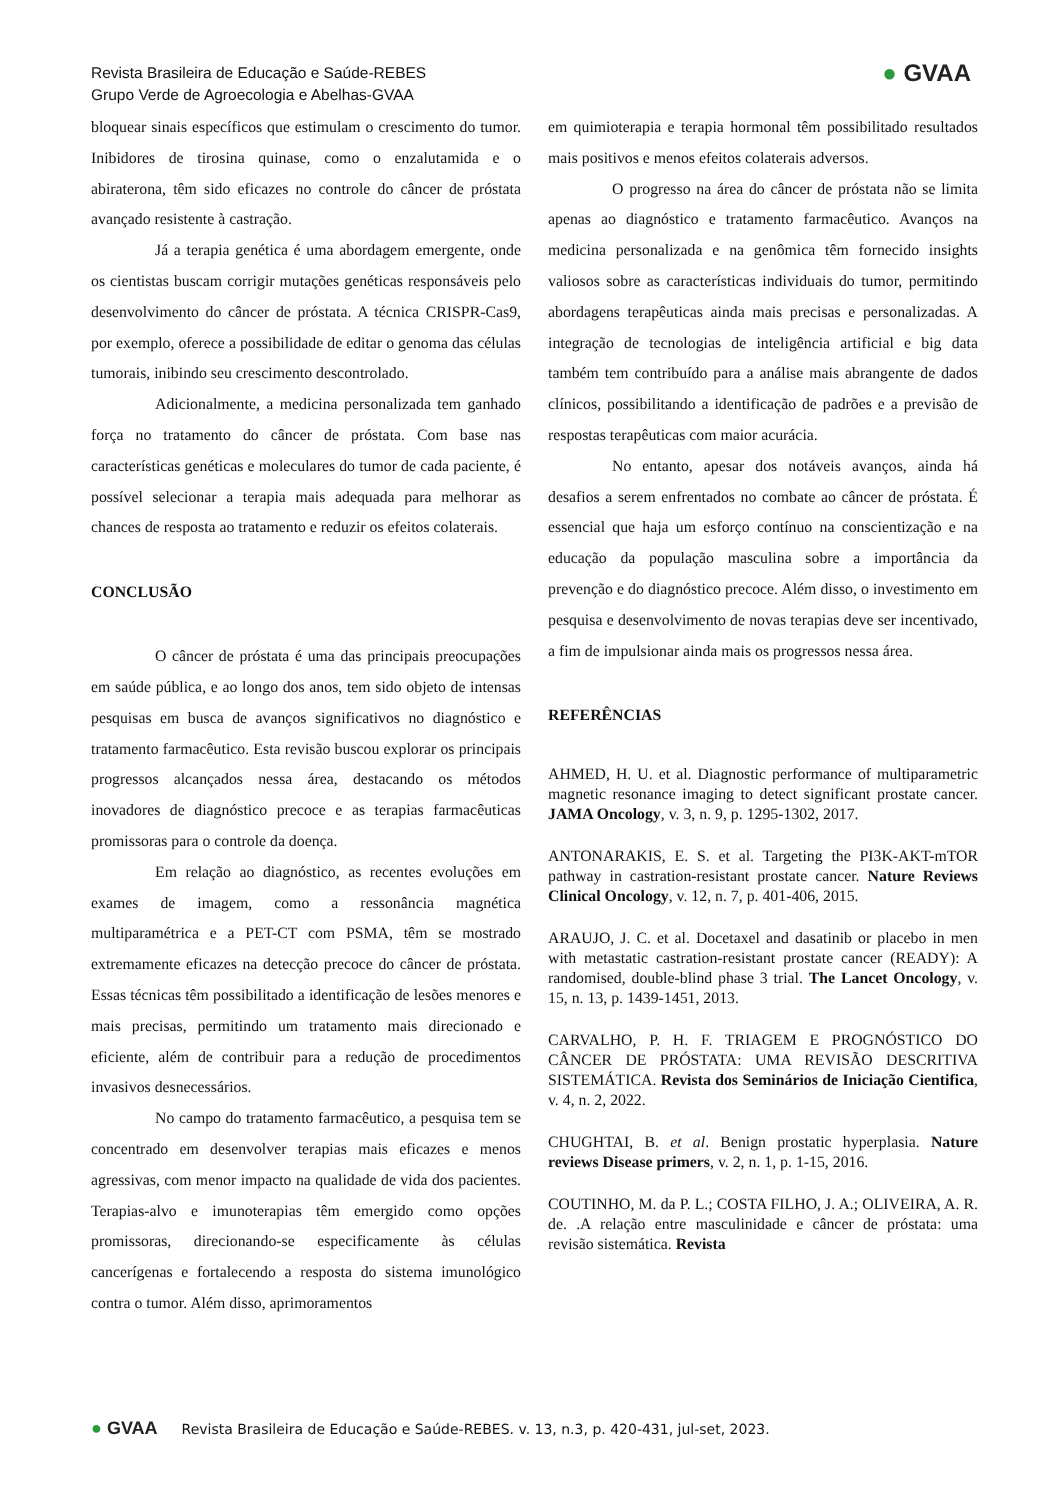Revista Brasileira de Educação e Saúde-REBES
Grupo Verde de Agroecologia e Abelhas-GVAA
● GVAA
bloquear sinais específicos que estimulam o crescimento do tumor. Inibidores de tirosina quinase, como o enzalutamida e o abiraterona, têm sido eficazes no controle do câncer de próstata avançado resistente à castração.
Já a terapia genética é uma abordagem emergente, onde os cientistas buscam corrigir mutações genéticas responsáveis pelo desenvolvimento do câncer de próstata. A técnica CRISPR-Cas9, por exemplo, oferece a possibilidade de editar o genoma das células tumorais, inibindo seu crescimento descontrolado.
Adicionalmente, a medicina personalizada tem ganhado força no tratamento do câncer de próstata. Com base nas características genéticas e moleculares do tumor de cada paciente, é possível selecionar a terapia mais adequada para melhorar as chances de resposta ao tratamento e reduzir os efeitos colaterais.
CONCLUSÃO
O câncer de próstata é uma das principais preocupações em saúde pública, e ao longo dos anos, tem sido objeto de intensas pesquisas em busca de avanços significativos no diagnóstico e tratamento farmacêutico. Esta revisão buscou explorar os principais progressos alcançados nessa área, destacando os métodos inovadores de diagnóstico precoce e as terapias farmacêuticas promissoras para o controle da doença.
Em relação ao diagnóstico, as recentes evoluções em exames de imagem, como a ressonância magnética multiparamétrica e a PET-CT com PSMA, têm se mostrado extremamente eficazes na detecção precoce do câncer de próstata. Essas técnicas têm possibilitado a identificação de lesões menores e mais precisas, permitindo um tratamento mais direcionado e eficiente, além de contribuir para a redução de procedimentos invasivos desnecessários.
No campo do tratamento farmacêutico, a pesquisa tem se concentrado em desenvolver terapias mais eficazes e menos agressivas, com menor impacto na qualidade de vida dos pacientes. Terapias-alvo e imunoterapias têm emergido como opções promissoras, direcionando-se especificamente às células cancerígenas e fortalecendo a resposta do sistema imunológico contra o tumor. Além disso, aprimoramentos
em quimioterapia e terapia hormonal têm possibilitado resultados mais positivos e menos efeitos colaterais adversos.
O progresso na área do câncer de próstata não se limita apenas ao diagnóstico e tratamento farmacêutico. Avanços na medicina personalizada e na genômica têm fornecido insights valiosos sobre as características individuais do tumor, permitindo abordagens terapêuticas ainda mais precisas e personalizadas. A integração de tecnologias de inteligência artificial e big data também tem contribuído para a análise mais abrangente de dados clínicos, possibilitando a identificação de padrões e a previsão de respostas terapêuticas com maior acurácia.
No entanto, apesar dos notáveis avanços, ainda há desafios a serem enfrentados no combate ao câncer de próstata. É essencial que haja um esforço contínuo na conscientização e na educação da população masculina sobre a importância da prevenção e do diagnóstico precoce. Além disso, o investimento em pesquisa e desenvolvimento de novas terapias deve ser incentivado, a fim de impulsionar ainda mais os progressos nessa área.
REFERÊNCIAS
AHMED, H. U. et al. Diagnostic performance of multiparametric magnetic resonance imaging to detect significant prostate cancer. JAMA Oncology, v. 3, n. 9, p. 1295-1302, 2017.
ANTONARAKIS, E. S. et al. Targeting the PI3K-AKT-mTOR pathway in castration-resistant prostate cancer. Nature Reviews Clinical Oncology, v. 12, n. 7, p. 401-406, 2015.
ARAUJO, J. C. et al. Docetaxel and dasatinib or placebo in men with metastatic castration-resistant prostate cancer (READY): A randomised, double-blind phase 3 trial. The Lancet Oncology, v. 15, n. 13, p. 1439-1451, 2013.
CARVALHO, P. H. F. TRIAGEM E PROGNÓSTICO DO CÂNCER DE PRÓSTATA: UMA REVISÃO DESCRITIVA SISTEMÁTICA. Revista dos Seminários de Iniciação Cientifica, v. 4, n. 2, 2022.
CHUGHTAI, B. et al. Benign prostatic hyperplasia. Nature reviews Disease primers, v. 2, n. 1, p. 1-15, 2016.
COUTINHO, M. da P. L.; COSTA FILHO, J. A.; OLIVEIRA, A. R. de. .A relação entre masculinidade e câncer de próstata: uma revisão sistemática. Revista
● GVAA Revista Brasileira de Educação e Saúde-REBES. v. 13, n.3, p. 420-431, jul-set, 2023.